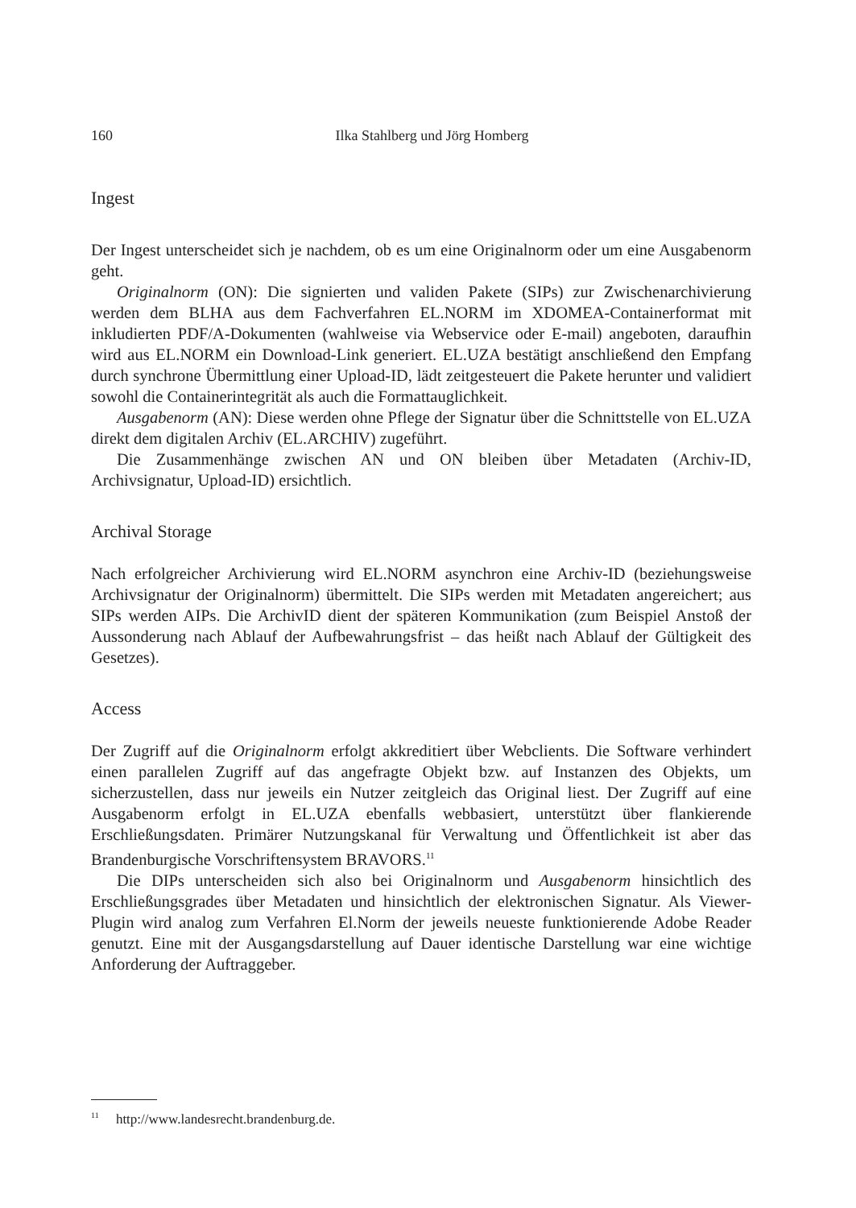160 Ilka Stahlberg und Jörg Homberg
Ingest
Der Ingest unterscheidet sich je nachdem, ob es um eine Originalnorm oder um eine Ausgabenorm geht.
Originalnorm (ON): Die signierten und validen Pakete (SIPs) zur Zwischenarchivierung werden dem BLHA aus dem Fachverfahren EL.NORM im XDOMEA-Containerformat mit inkludierten PDF/A-Dokumenten (wahlweise via Webservice oder E-mail) angeboten, daraufhin wird aus EL.NORM ein Download-Link generiert. EL.UZA bestätigt anschließend den Empfang durch synchrone Übermittlung einer Upload-ID, lädt zeitgesteuert die Pakete herunter und validiert sowohl die Containerintegrität als auch die Formattauglichkeit.
Ausgabenorm (AN): Diese werden ohne Pflege der Signatur über die Schnittstelle von EL.UZA direkt dem digitalen Archiv (EL.ARCHIV) zugeführt.
Die Zusammenhänge zwischen AN und ON bleiben über Metadaten (Archiv-ID, Archivsignatur, Upload-ID) ersichtlich.
Archival Storage
Nach erfolgreicher Archivierung wird EL.NORM asynchron eine Archiv-ID (beziehungsweise Archivsignatur der Originalnorm) übermittelt. Die SIPs werden mit Metadaten angereichert; aus SIPs werden AIPs. Die ArchivID dient der späteren Kommunikation (zum Beispiel Anstoß der Aussonderung nach Ablauf der Aufbewahrungsfrist – das heißt nach Ablauf der Gültigkeit des Gesetzes).
Access
Der Zugriff auf die Originalnorm erfolgt akkreditiert über Webclients. Die Software verhindert einen parallelen Zugriff auf das angefragte Objekt bzw. auf Instanzen des Objekts, um sicherzustellen, dass nur jeweils ein Nutzer zeitgleich das Original liest. Der Zugriff auf eine Ausgabenorm erfolgt in EL.UZA ebenfalls webbasiert, unterstützt über flankierende Erschließungsdaten. Primärer Nutzungskanal für Verwaltung und Öffentlichkeit ist aber das Brandenburgische Vorschriftensystem BRAVORS.<sup>11</sup>
Die DIPs unterscheiden sich also bei Originalnorm und Ausgabenorm hinsichtlich des Erschließungsgrades über Metadaten und hinsichtlich der elektronischen Signatur. Als Viewer-Plugin wird analog zum Verfahren El.Norm der jeweils neueste funktionierende Adobe Reader genutzt. Eine mit der Ausgangsdarstellung auf Dauer identische Darstellung war eine wichtige Anforderung der Auftraggeber.
<sup>11</sup> http://www.landesrecht.brandenburg.de.